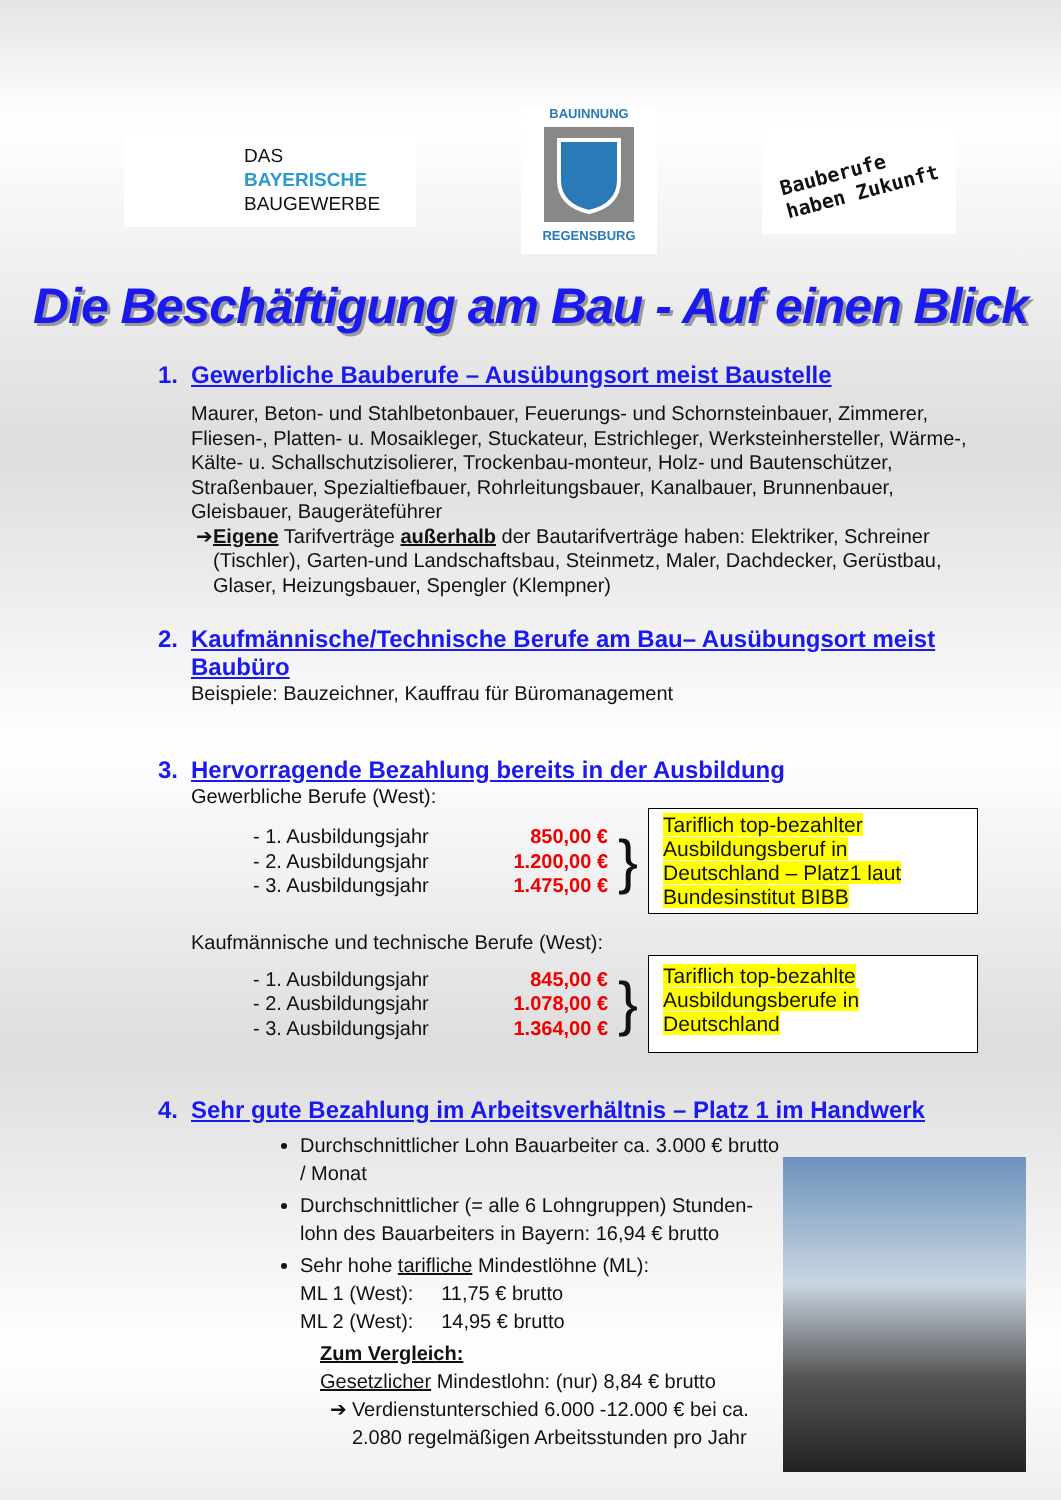DAS
BAYERISCHE
BAUGEWERBE
BAUINNUNG
REGENSBURG
Bauberufe
haben Zukunft
Die Beschäftigung am Bau - Auf einen Blick
1. Gewerbliche Bauberufe – Ausübungsort meist Baustelle
Maurer, Beton- und Stahlbetonbauer, Feuerungs- und Schornsteinbauer, Zimmerer, Fliesen-, Platten- u. Mosaikleger, Stuckateur, Estrichleger, Werksteinhersteller, Wärme-, Kälte- u. Schallschutzisolierer, Trockenbau-monteur, Holz- und Bautenschützer, Straßenbauer, Spezialtiefbauer, Rohrleitungsbauer, Kanalbauer, Brunnenbauer, Gleisbauer, Baugeräteführer
➔ Eigene Tarifverträge außerhalb der Bautarifverträge haben: Elektriker, Schreiner (Tischler), Garten-und Landschaftsbau, Steinmetz, Maler, Dachdecker, Gerüstbau, Glaser, Heizungsbauer, Spengler (Klempner)
2. Kaufmännische/Technische Berufe am Bau– Ausübungsort meist Baubüro
Beispiele: Bauzeichner, Kauffrau für Büromanagement
3. Hervorragende Bezahlung bereits in der Ausbildung
Gewerbliche Berufe (West):
- 1. Ausbildungsjahr 850,00 €
- 2. Ausbildungsjahr 1.200,00 €
- 3. Ausbildungsjahr 1.475,00 €
}
Tariflich top-bezahlter Ausbildungsberuf in Deutschland – Platz1 laut Bundesinstitut BIBB
Kaufmännische und technische Berufe (West):
- 1. Ausbildungsjahr 845,00 €
- 2. Ausbildungsjahr 1.078,00 €
- 3. Ausbildungsjahr 1.364,00 €
}
Tariflich top-bezahlte Ausbildungsberufe in Deutschland
4. Sehr gute Bezahlung im Arbeitsverhältnis – Platz 1 im Handwerk
Durchschnittlicher Lohn Bauarbeiter ca. 3.000 € brutto / Monat
Durchschnittlicher (= alle 6 Lohngruppen) Stunden-lohn des Bauarbeiters in Bayern: 16,94 € brutto
Sehr hohe tarifliche Mindestlöhne (ML):
ML 1 (West): 11,75 € brutto
ML 2 (West): 14,95 € brutto
Zum Vergleich:
Gesetzlicher Mindestlohn: (nur) 8,84 € brutto
➔ Verdienstunterschied 6.000 -12.000 € bei ca. 2.080 regelmäßigen Arbeitsstunden pro Jahr